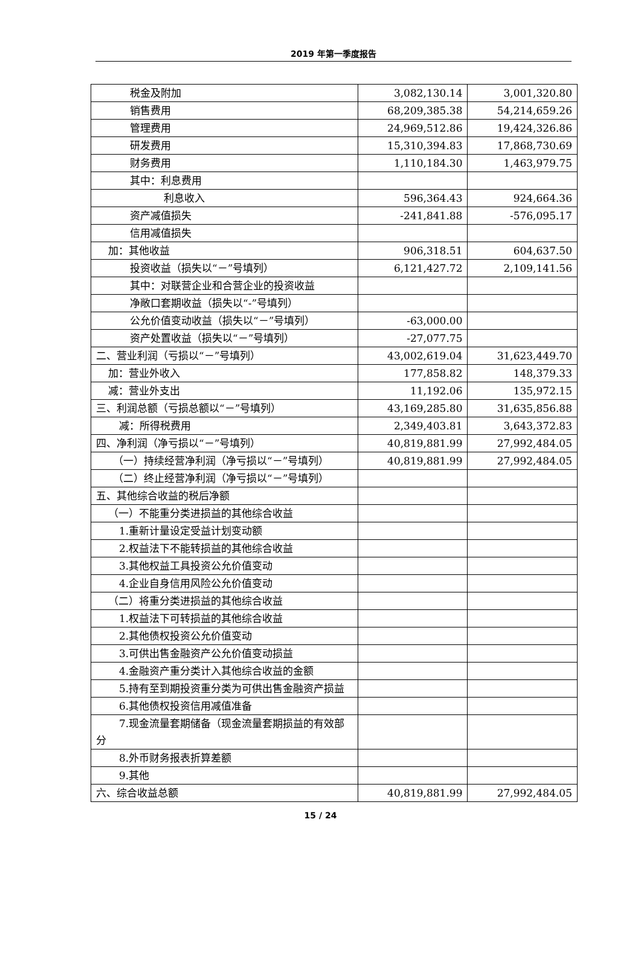2019 年第一季度报告
| 税金及附加 | 3,082,130.14 | 3,001,320.80 |
| 销售费用 | 68,209,385.38 | 54,214,659.26 |
| 管理费用 | 24,969,512.86 | 19,424,326.86 |
| 研发费用 | 15,310,394.83 | 17,868,730.69 |
| 财务费用 | 1,110,184.30 | 1,463,979.75 |
| 其中：利息费用 | | |
| 利息收入 | 596,364.43 | 924,664.36 |
| 资产减值损失 | -241,841.88 | -576,095.17 |
| 信用减值损失 | | |
| 加：其他收益 | 906,318.51 | 604,637.50 |
| 投资收益（损失以“－”号填列） | 6,121,427.72 | 2,109,141.56 |
| 其中：对联营企业和合营企业的投资收益 | | |
| 净敞口套期收益（损失以“-”号填列） | | |
| 公允价值变动收益（损失以“－”号填列） | -63,000.00 | |
| 资产处置收益（损失以“－”号填列） | -27,077.75 | |
| 二、营业利润（亏损以“－”号填列） | 43,002,619.04 | 31,623,449.70 |
| 加：营业外收入 | 177,858.82 | 148,379.33 |
| 减：营业外支出 | 11,192.06 | 135,972.15 |
| 三、利润总额（亏损总额以“－”号填列） | 43,169,285.80 | 31,635,856.88 |
| 减：所得税费用 | 2,349,403.81 | 3,643,372.83 |
| 四、净利润（净亏损以“－”号填列） | 40,819,881.99 | 27,992,484.05 |
| （一）持续经营净利润（净亏损以“－”号填列） | 40,819,881.99 | 27,992,484.05 |
| （二）终止经营净利润（净亏损以“－”号填列） | | |
| 五、其他综合收益的税后净额 | | |
| （一）不能重分类进损益的其他综合收益 | | |
| 1.重新计量设定受益计划变动额 | | |
| 2.权益法下不能转损益的其他综合收益 | | |
| 3.其他权益工具投资公允价值变动 | | |
| 4.企业自身信用风险公允价值变动 | | |
| （二）将重分类进损益的其他综合收益 | | |
| 1.权益法下可转损益的其他综合收益 | | |
| 2.其他债权投资公允价值变动 | | |
| 3.可供出售金融资产公允价值变动损益 | | |
| 4.金融资产重分类计入其他综合收益的金额 | | |
| 5.持有至到期投资重分类为可供出售金融资产损益 | | |
| 6.其他债权投资信用减值准备 | | |
| 7.现金流量套期储备（现金流量套期损益的有效部分 | | |
| 8.外币财务报表折算差额 | | |
| 9.其他 | | |
| 六、综合收益总额 | 40,819,881.99 | 27,992,484.05 |
15 / 24